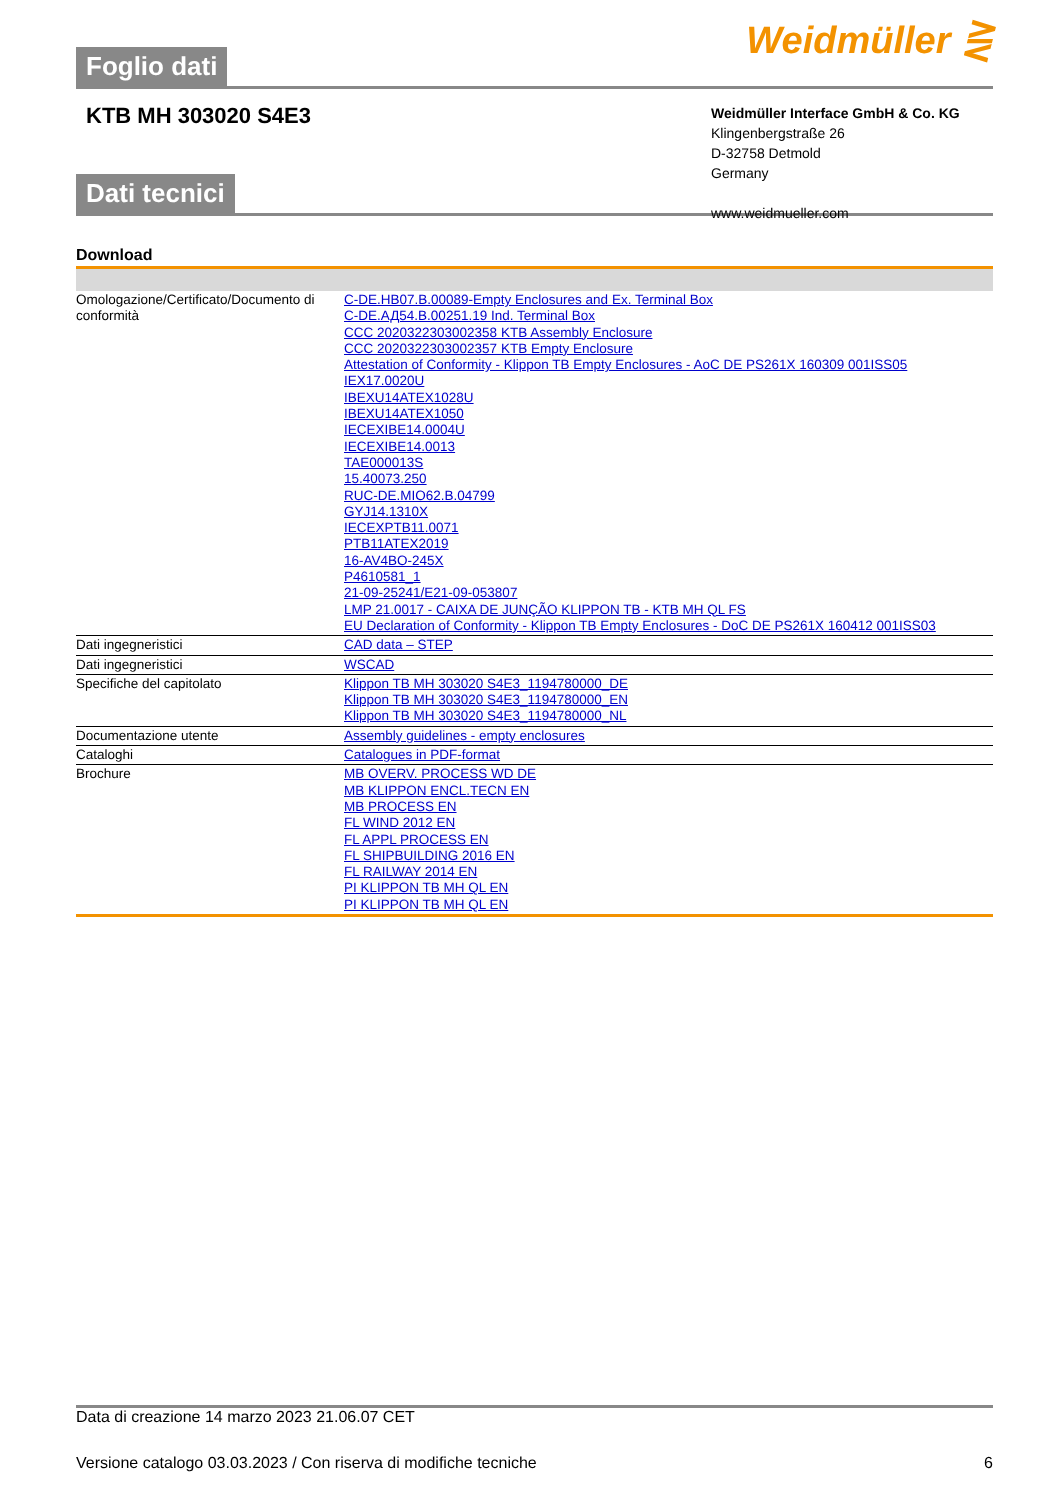Foglio dati
Weidmüller ⋛
KTB MH 303020 S4E3
Weidmüller Interface GmbH & Co. KG
Klingenbergstraße 26
D-32758 Detmold
Germany
www.weidmueller.com
Dati tecnici
Download
| Omologazione/Certificato/Documento di conformità | C-DE.HB07.B.00089-Empty Enclosures and Ex. Terminal Box C-DE.АД54.B.00251.19 Ind. Terminal Box CCC 2020322303002358 KTB Assembly Enclosure CCC 2020322303002357 KTB Empty Enclosure Attestation of Conformity - Klippon TB Empty Enclosures - AoC DE PS261X 160309 001ISS05 IEX17.0020U IBEXU14ATEX1028U IBEXU14ATEX1050 IECEXIBE14.0004U IECEXIBE14.0013 TAE000013S 15.40073.250 RUC-DE.MIO62.B.04799 GYJ14.1310X IECEXPTB11.0071 PTB11ATEX2019 16-AV4BO-245X P4610581_1 21-09-25241/E21-09-053807 LMP 21.0017 - CAIXA DE JUNÇÃO KLIPPON TB - KTB MH QL FS EU Declaration of Conformity - Klippon TB Empty Enclosures - DoC DE PS261X 160412 001ISS03 |
| Dati ingegneristici | CAD data – STEP |
| Dati ingegneristici | WSCAD |
| Specifiche del capitolato | Klippon TB MH 303020 S4E3_1194780000_DE Klippon TB MH 303020 S4E3_1194780000_EN Klippon TB MH 303020 S4E3_1194780000_NL |
| Documentazione utente | Assembly guidelines - empty enclosures |
| Cataloghi | Catalogues in PDF-format |
| Brochure | MB OVERV. PROCESS WD DE MB KLIPPON ENCL.TECN EN MB PROCESS EN FL WIND 2012 EN FL APPL PROCESS EN FL SHIPBUILDING 2016 EN FL RAILWAY 2014 EN PI KLIPPON TB MH QL EN PI KLIPPON TB MH QL EN |
Data di creazione 14 marzo 2023 21.06.07 CET
Versione catalogo 03.03.2023 / Con riserva di modifiche tecniche 6